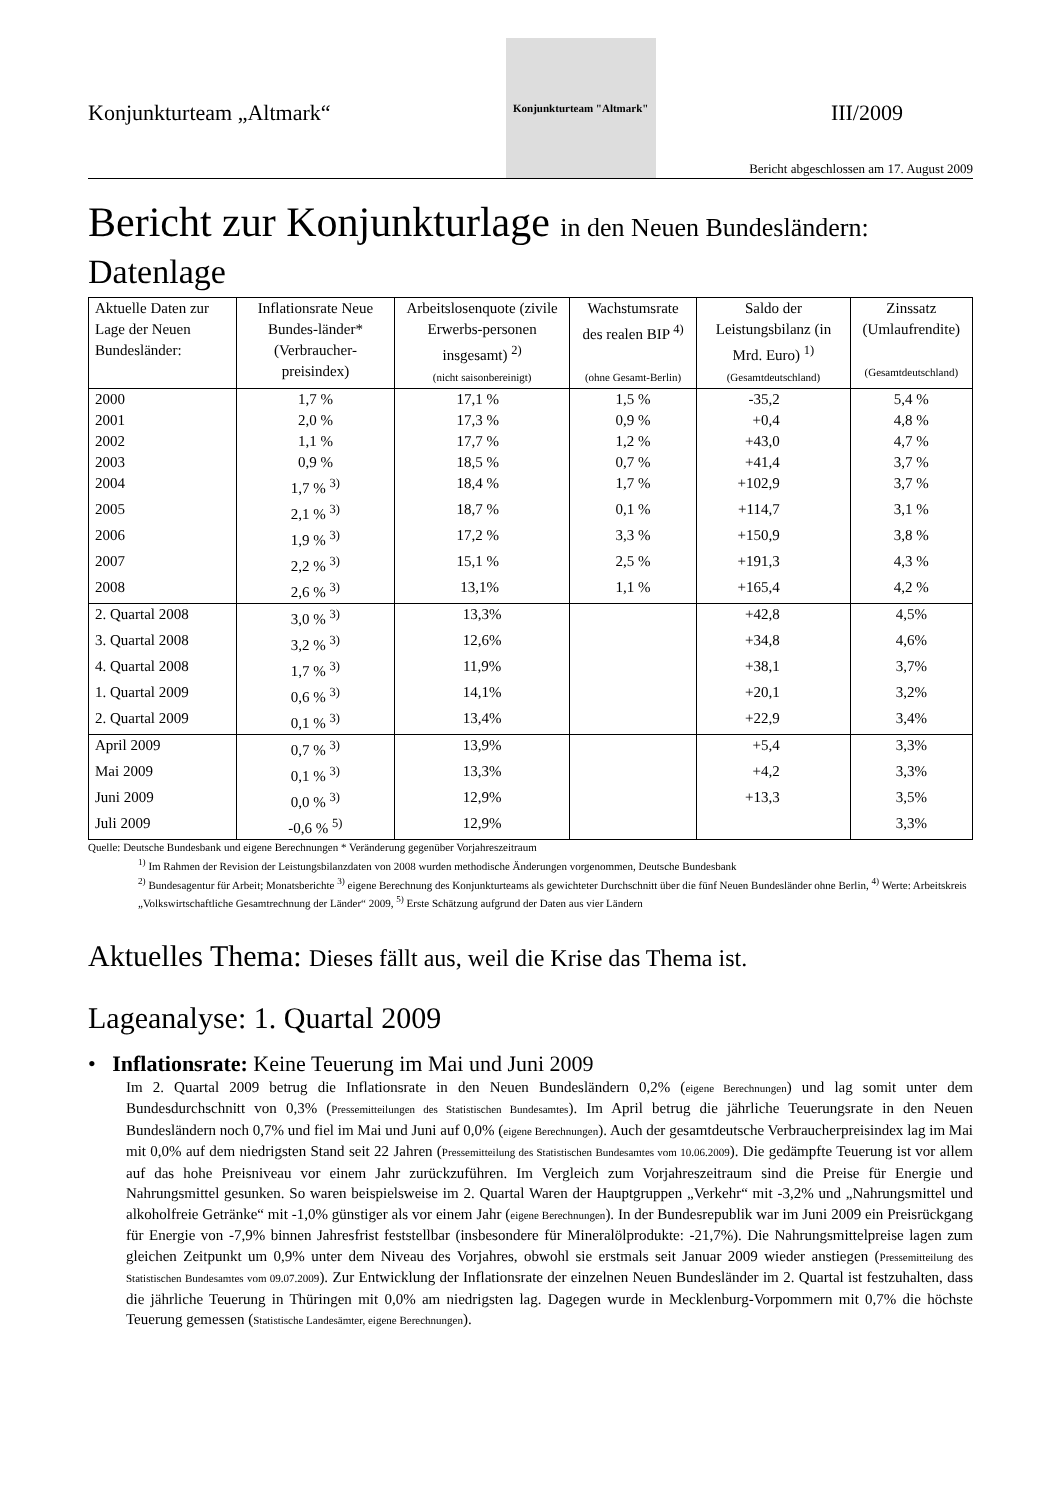Konjunkturteam „Altmark“
Konjunkturteam "Altmark"
III/2009
Bericht abgeschlossen am 17. August 2009
Bericht zur Konjunkturlage in den Neuen Bundesländern:
Datenlage
| Aktuelle Daten zur Lage der Neuen Bundesländer: | Inflationsrate Neue Bundes-länder* (Verbraucher-preisindex) | Arbeitslosenquote (zivile Erwerbs-personen insgesamt) <sup>2)</sup> (nicht saisonbereinigt) | Wachstumsrate des realen BIP <sup>4)</sup> (ohne Gesamt-Berlin) | Saldo der Leistungsbilanz (in Mrd. Euro) <sup>1)</sup> (Gesamtdeutschland) | Zinssatz (Umlaufrendite) (Gesamtdeutschland) |
| --- | --- | --- | --- | --- | --- |
| 2000 | 1,7 % | 17,1 % | 1,5 % | -35,2 | 5,4 % |
| 2001 | 2,0 % | 17,3 % | 0,9 % | +0,4 | 4,8 % |
| 2002 | 1,1 % | 17,7 % | 1,2 % | +43,0 | 4,7 % |
| 2003 | 0,9 % | 18,5 % | 0,7 % | +41,4 | 3,7 % |
| 2004 | 1,7 % <sup>3)</sup> | 18,4 % | 1,7 % | +102,9 | 3,7 % |
| 2005 | 2,1 % <sup>3)</sup> | 18,7 % | 0,1 % | +114,7 | 3,1 % |
| 2006 | 1,9 % <sup>3)</sup> | 17,2 % | 3,3 % | +150,9 | 3,8 % |
| 2007 | 2,2 % <sup>3)</sup> | 15,1 % | 2,5 % | +191,3 | 4,3 % |
| 2008 | 2,6 % <sup>3)</sup> | 13,1% | 1,1 % | +165,4 | 4,2 % |
| 2. Quartal 2008 | 3,0 % <sup>3)</sup> | 13,3% | | +42,8 | 4,5% |
| 3. Quartal 2008 | 3,2 % <sup>3)</sup> | 12,6% | | +34,8 | 4,6% |
| 4. Quartal 2008 | 1,7 % <sup>3)</sup> | 11,9% | | +38,1 | 3,7% |
| 1. Quartal 2009 | 0,6 % <sup>3)</sup> | 14,1% | | +20,1 | 3,2% |
| 2. Quartal 2009 | 0,1 % <sup>3)</sup> | 13,4% | | +22,9 | 3,4% |
| April 2009 | 0,7 % <sup>3)</sup> | 13,9% | | +5,4 | 3,3% |
| Mai 2009 | 0,1 % <sup>3)</sup> | 13,3% | | +4,2 | 3,3% |
| Juni 2009 | 0,0 % <sup>3)</sup> | 12,9% | | +13,3 | 3,5% |
| Juli 2009 | -0,6 % <sup>5)</sup> | 12,9% | | | 3,3% |
Quelle: Deutsche Bundesbank und eigene Berechnungen * Veränderung gegenüber Vorjahreszeitraum
<sup>1)</sup> Im Rahmen der Revision der Leistungsbilanzdaten von 2008 wurden methodische Änderungen vorgenommen, Deutsche Bundesbank
<sup>2)</sup> Bundesagentur für Arbeit; Monatsberichte <sup>3)</sup> eigene Berechnung des Konjunkturteams als gewichteter Durchschnitt über die fünf Neuen Bundesländer ohne Berlin, <sup>4)</sup> Werte: Arbeitskreis „Volkswirtschaftliche Gesamtrechnung der Länder“ 2009, <sup>5)</sup> Erste Schätzung aufgrund der Daten aus vier Ländern
Aktuelles Thema: Dieses fällt aus, weil die Krise das Thema ist.
Lageanalyse: 1. Quartal 2009
• Inflationsrate: Keine Teuerung im Mai und Juni 2009
Im 2. Quartal 2009 betrug die Inflationsrate in den Neuen Bundesländern 0,2% (eigene Berechnungen) und lag somit unter dem Bundesdurchschnitt von 0,3% (Pressemitteilungen des Statistischen Bundesamtes). Im April betrug die jährliche Teuerungsrate in den Neuen Bundesländern noch 0,7% und fiel im Mai und Juni auf 0,0% (eigene Berechnungen). Auch der gesamtdeutsche Verbraucherpreisindex lag im Mai mit 0,0% auf dem niedrigsten Stand seit 22 Jahren (Pressemitteilung des Statistischen Bundesamtes vom 10.06.2009). Die gedämpfte Teuerung ist vor allem auf das hohe Preisniveau vor einem Jahr zurückzuführen. Im Vergleich zum Vorjahreszeitraum sind die Preise für Energie und Nahrungsmittel gesunken. So waren beispielsweise im 2. Quartal Waren der Hauptgruppen „Verkehr“ mit -3,2% und „Nahrungsmittel und alkoholfreie Getränke“ mit -1,0% günstiger als vor einem Jahr (eigene Berechnungen). In der Bundesrepublik war im Juni 2009 ein Preisrückgang für Energie von -7,9% binnen Jahresfrist feststellbar (insbesondere für Mineralölprodukte: -21,7%). Die Nahrungsmittelpreise lagen zum gleichen Zeitpunkt um 0,9% unter dem Niveau des Vorjahres, obwohl sie erstmals seit Januar 2009 wieder anstiegen (Pressemitteilung des Statistischen Bundesamtes vom 09.07.2009). Zur Entwicklung der Inflationsrate der einzelnen Neuen Bundesländer im 2. Quartal ist festzuhalten, dass die jährliche Teuerung in Thüringen mit 0,0% am niedrigsten lag. Dagegen wurde in Mecklenburg-Vorpommern mit 0,7% die höchste Teuerung gemessen (Statistische Landesämter, eigene Berechnungen).